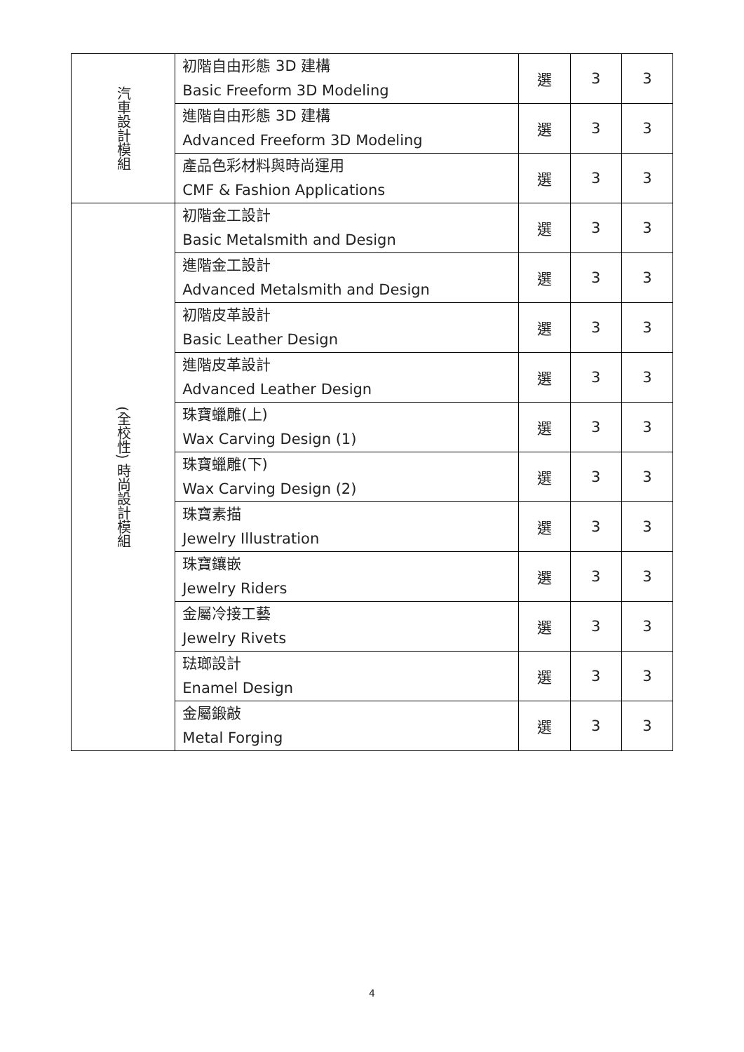| 汽車設計模組 | 初階自由形態 3D 建構 Basic Freeform 3D Modeling | 選 | 3 | 3 |
| | 進階自由形態 3D 建構 Advanced Freeform 3D Modeling | 選 | 3 | 3 |
| | 產品色彩材料與時尚運用 CMF & Fashion Applications | 選 | 3 | 3 |
| (全校性) 時尚設計模組 | 初階金工設計 Basic Metalsmith and Design | 選 | 3 | 3 |
| | 進階金工設計 Advanced Metalsmith and Design | 選 | 3 | 3 |
| | 初階皮革設計 Basic Leather Design | 選 | 3 | 3 |
| | 進階皮革設計 Advanced Leather Design | 選 | 3 | 3 |
| | 珠寶蠟雕(上) Wax Carving Design (1) | 選 | 3 | 3 |
| | 珠寶蠟雕(下) Wax Carving Design (2) | 選 | 3 | 3 |
| | 珠寶素描 Jewelry Illustration | 選 | 3 | 3 |
| | 珠寶鑲嵌 Jewelry Riders | 選 | 3 | 3 |
| | 金屬冷接工藝 Jewelry Rivets | 選 | 3 | 3 |
| | 琺瑯設計 Enamel Design | 選 | 3 | 3 |
| | 金屬鍛敲 Metal Forging | 選 | 3 | 3 |
4